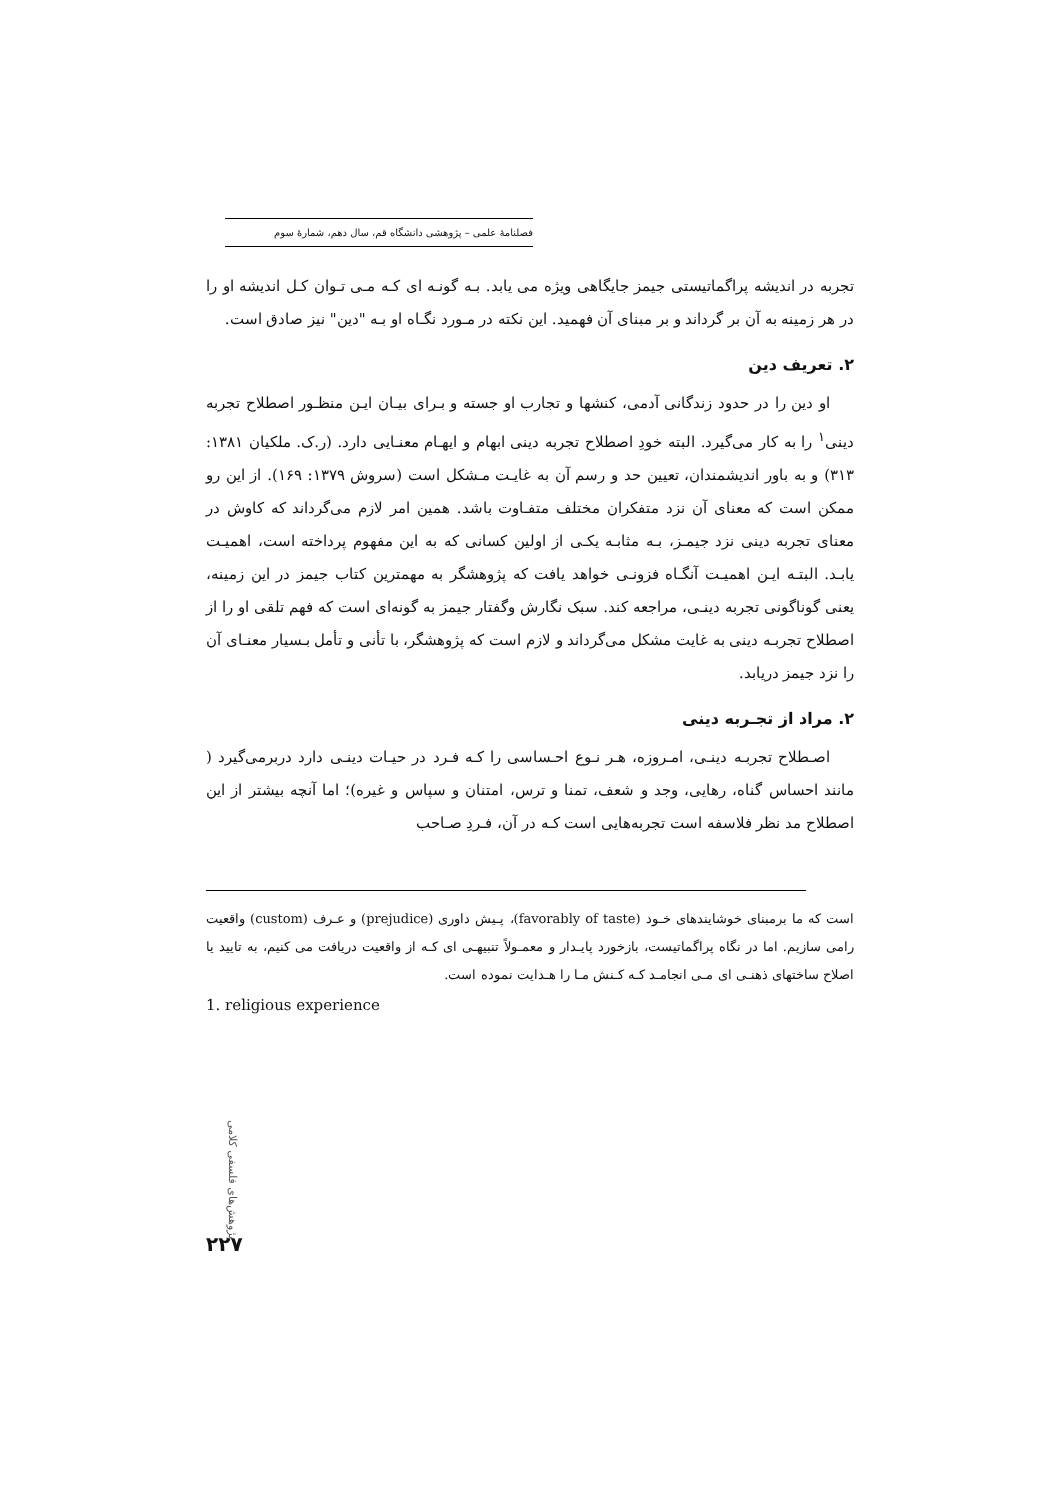فصلنامهٔ علمی – پژوهشی دانشگاه قم، سال دهم، شمارهٔ سوم
تجربه در اندیشه پراگماتیستی جیمز جایگاهی ویژه می یابد. بـه گونـه ای کـه مـی تـوان کـل اندیشه او را در هر زمینه به آن بر گرداند و بر مبنای آن فهمید. این نکته در مـورد نگـاه او بـه "دین" نیز صادق است.
۲. تعریف دین
او دین را در حدود زندگانی آدمی، کنشها و تجارب او جسته و بـرای بیـان ایـن منظـور اصطلاح تجربه دینی<sup>۱</sup> را به کار می‌گیرد. البته خودِ اصطلاح تجربه دینی ابهام و ایهـام معنـایی دارد. (ر.ک. ملکیان ۱۳۸۱: ۳۱۳) و به باور اندیشمندان، تعیین حد و رسم آن به غایـت مـشکل است (سروش ۱۳۷۹: ۱۶۹). از این رو ممکن است که معنای آن نزد متفکران مختلف متفـاوت باشد. همین امر لازم می‌گرداند که کاوش در معنای تجربه دینی نزد جیمـز، بـه مثابـه یکـی از اولین کسانی که به این مفهوم پرداخته است، اهمیـت یابـد. البتـه ایـن اهمیـت آنگـاه فزونـی خواهد یافت که پژوهشگر به مهمترین کتاب جیمز در این زمینه، یعنی گوناگونی تجربه دینـی، مراجعه کند. سبک نگارش وگفتار جیمز به گونه‌ای است که فهم تلقی او را از اصطلاح تجربـه دینی به غایت مشکل می‌گرداند و لازم است که پژوهشگر، با تأنی و تأمل بـسیار معنـای آن را نزد جیمز دریابد.
۲. مراد از تجـربه دینی
اصـطلاح تجربـه دینـی، امـروزه، هـر نـوع احـساسی را کـه فـرد در حیـات دینـی دارد دربرمی‌گیرد ( مانند احساس گناه، رهایی، وجد و شعف، تمنا و ترس، امتنان و سپاس و غیره)؛ اما آنچه بیشتر از این اصطلاح مد نظر فلاسفه است تجربه‌هایی است کـه در آن، فـردِ صـاحب
است که ما برمبنای خوشایندهای خـود (favorably of taste)، پـیش داوری (prejudice) و عـرف (custom) واقعیت رامی سازیم. اما در نگاه پراگماتیست، بازخورد پایـدار و معمـولاً تنبیهـی ای کـه از واقعیت دریافت می کنیم، به تایید یا اصلاح ساختهای ذهنـی ای مـی انجامـد کـه کـنش مـا را هـدایت نموده است.
1. religious experience
پژوهش‌های فلسفی کلامی
۲۲۷